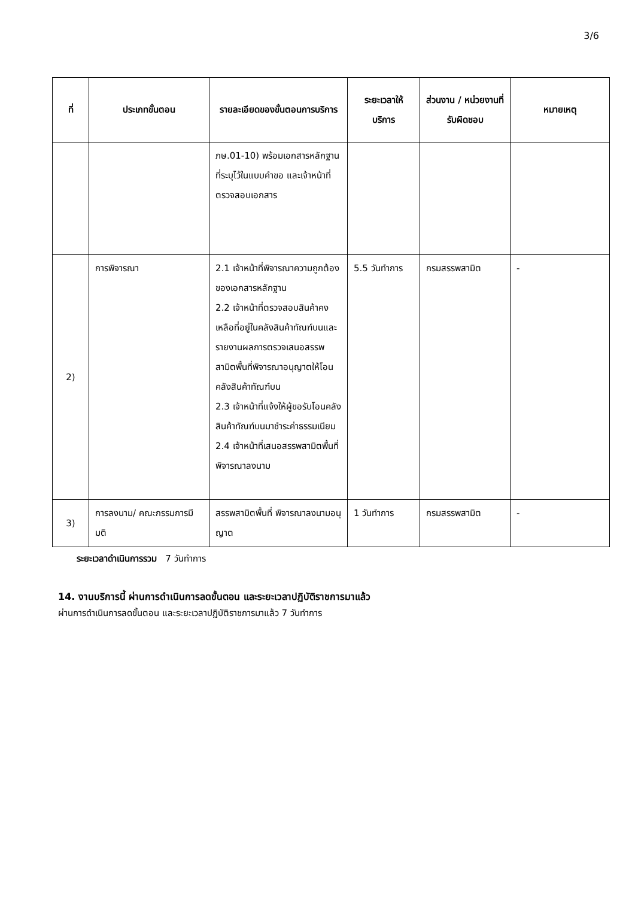3/6
| ที่ | ประเภทขั้นตอน | รายละเอียดของขั้นตอนการบริการ | ระยะเวลาให้บริการ | ส่วนงาน / หน่วยงานที่รับผิดชอบ | หมายเหตุ |
| --- | --- | --- | --- | --- | --- |
| | | ภษ.01-10) พร้อมเอกสารหลักฐานที่ระบุไว้ในแบบคำขอ และเจ้าหน้าที่ตรวจสอบเอกสาร | | | |
| 2) | การพิจารณา | 2.1 เจ้าหน้าที่พิจารณาความถูกต้องของเอกสารหลักฐาน 2.2 เจ้าหน้าที่ตรวจสอบสินค้าคงเหลือที่อยู่ในคลังสินค้าทัณฑ์บนและรายงานผลการตรวจเสนอสรรพสามิตพื้นที่พิจารณาอนุญาตให้โอนคลังสินค้าทัณฑ์บน 2.3 เจ้าหน้าที่แจ้งให้ผู้ขอรับโอนคลังสินค้าทัณฑ์บนมาชำระค่าธรรมเนียม 2.4 เจ้าหน้าที่เสนอสรรพสามิตพื้นที่พิจารณาลงนาม | 5.5 วันทำการ | กรมสรรพสามิต | - |
| 3) | การลงนาม/ คณะกรรมการมีมติ | สรรพสามิตพื้นที่ พิจารณาลงนามอนุญาต | 1 วันทำการ | กรมสรรพสามิต | - |
ระยะเวลาดำเนินการรวม 7 วันทำการ
14. งานบริการนี้ ผ่านการดำเนินการลดขั้นตอน และระยะเวลาปฏิบัติราชการมาแล้ว
ผ่านการดำเนินการลดขั้นตอน และระยะเวลาปฏิบัติราชการมาแล้ว 7 วันทำการ